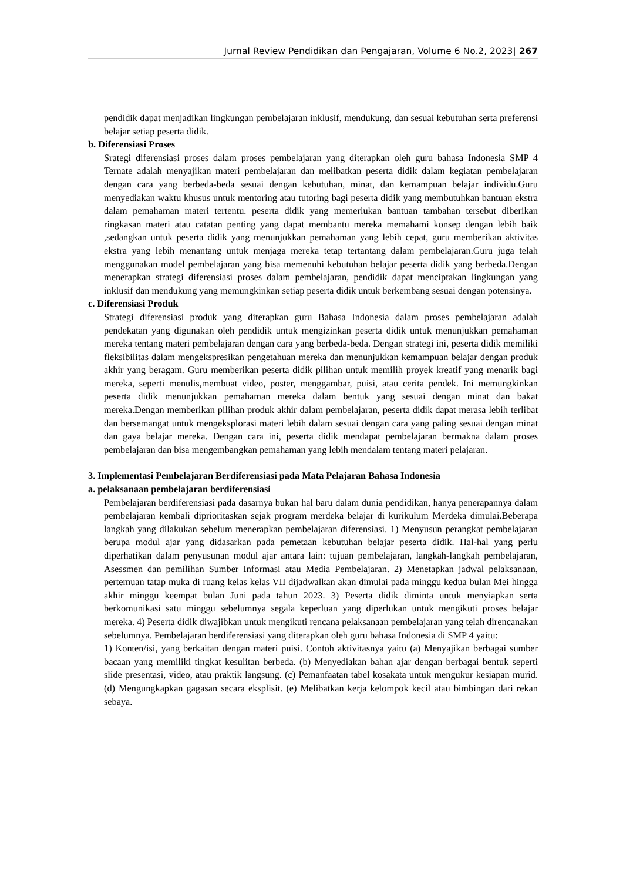Jurnal Review Pendidikan dan Pengajaran, Volume 6 No.2, 2023| 267
pendidik dapat menjadikan lingkungan pembelajaran inklusif, mendukung, dan sesuai kebutuhan serta preferensi belajar setiap peserta didik.
b. Diferensiasi Proses
Srategi diferensiasi proses dalam proses pembelajaran yang diterapkan oleh guru bahasa Indonesia SMP 4 Ternate adalah menyajikan materi pembelajaran dan melibatkan peserta didik dalam kegiatan pembelajaran dengan cara yang berbeda-beda sesuai dengan kebutuhan, minat, dan kemampuan belajar individu.Guru menyediakan waktu khusus untuk mentoring atau tutoring bagi peserta didik yang membutuhkan bantuan ekstra dalam pemahaman materi tertentu. peserta didik yang memerlukan bantuan tambahan tersebut diberikan ringkasan materi atau catatan penting yang dapat membantu mereka memahami konsep dengan lebih baik ,sedangkan untuk peserta didik yang menunjukkan pemahaman yang lebih cepat, guru memberikan aktivitas ekstra yang lebih menantang untuk menjaga mereka tetap tertantang dalam pembelajaran.Guru juga telah menggunakan model pembelajaran yang bisa memenuhi kebutuhan belajar peserta didik yang berbeda.Dengan menerapkan strategi diferensiasi proses dalam pembelajaran, pendidik dapat menciptakan lingkungan yang inklusif dan mendukung yang memungkinkan setiap peserta didik untuk berkembang sesuai dengan potensinya.
c. Diferensiasi Produk
Strategi diferensiasi produk yang diterapkan guru Bahasa Indonesia dalam proses pembelajaran adalah pendekatan yang digunakan oleh pendidik untuk mengizinkan peserta didik untuk menunjukkan pemahaman mereka tentang materi pembelajaran dengan cara yang berbeda-beda. Dengan strategi ini, peserta didik memiliki fleksibilitas dalam mengekspresikan pengetahuan mereka dan menunjukkan kemampuan belajar dengan produk akhir yang beragam. Guru memberikan peserta didik pilihan untuk memilih proyek kreatif yang menarik bagi mereka, seperti menulis,membuat video, poster, menggambar, puisi, atau cerita pendek. Ini memungkinkan peserta didik menunjukkan pemahaman mereka dalam bentuk yang sesuai dengan minat dan bakat mereka.Dengan memberikan pilihan produk akhir dalam pembelajaran, peserta didik dapat merasa lebih terlibat dan bersemangat untuk mengeksplorasi materi lebih dalam sesuai dengan cara yang paling sesuai dengan minat dan gaya belajar mereka. Dengan cara ini, peserta didik mendapat pembelajaran bermakna dalam proses pembelajaran dan bisa mengembangkan pemahaman yang lebih mendalam tentang materi pelajaran.
3. Implementasi Pembelajaran Berdiferensiasi pada Mata Pelajaran Bahasa Indonesia
a. pelaksanaan pembelajaran berdiferensiasi
Pembelajaran berdiferensiasi pada dasarnya bukan hal baru dalam dunia pendidikan, hanya penerapannya dalam pembelajaran kembali diprioritaskan sejak program merdeka belajar di kurikulum Merdeka dimulai.Beberapa langkah yang dilakukan sebelum menerapkan pembelajaran diferensiasi. 1) Menyusun perangkat pembelajaran berupa modul ajar yang didasarkan pada pemetaan kebutuhan belajar peserta didik. Hal-hal yang perlu diperhatikan dalam penyusunan modul ajar antara lain: tujuan pembelajaran, langkah-langkah pembelajaran, Asessmen dan pemilihan Sumber Informasi atau Media Pembelajaran. 2) Menetapkan jadwal pelaksanaan, pertemuan tatap muka di ruang kelas kelas VII dijadwalkan akan dimulai pada minggu kedua bulan Mei hingga akhir minggu keempat bulan Juni pada tahun 2023. 3) Peserta didik diminta untuk menyiapkan serta berkomunikasi satu minggu sebelumnya segala keperluan yang diperlukan untuk mengikuti proses belajar mereka. 4) Peserta didik diwajibkan untuk mengikuti rencana pelaksanaan pembelajaran yang telah direncanakan sebelumnya. Pembelajaran berdiferensiasi yang diterapkan oleh guru bahasa Indonesia di SMP 4 yaitu:
1) Konten/isi, yang berkaitan dengan materi puisi. Contoh aktivitasnya yaitu (a) Menyajikan berbagai sumber bacaan yang memiliki tingkat kesulitan berbeda. (b) Menyediakan bahan ajar dengan berbagai bentuk seperti slide presentasi, video, atau praktik langsung. (c) Pemanfaatan tabel kosakata untuk mengukur kesiapan murid. (d) Mengungkapkan gagasan secara eksplisit. (e) Melibatkan kerja kelompok kecil atau bimbingan dari rekan sebaya.